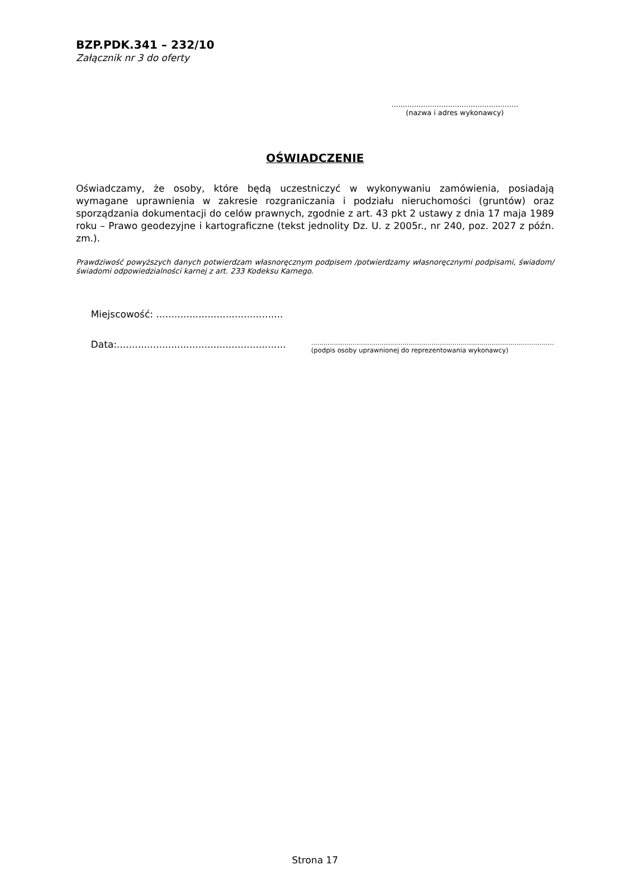BZP.PDK.341 – 232/10
Załącznik nr 3 do oferty
........................................................
(nazwa i adres wykonawcy)
OŚWIADCZENIE
Oświadczamy, że osoby, które będą uczestniczyć w wykonywaniu zamówienia, posiadają wymagane uprawnienia w zakresie rozgraniczania i podziału nieruchomości (gruntów) oraz sporządzania dokumentacji do celów prawnych, zgodnie z art. 43 pkt 2 ustawy z dnia 17 maja 1989 roku – Prawo geodezyjne i kartograficzne (tekst jednolity Dz. U. z 2005r., nr 240, poz. 2027 z późn. zm.).
Prawdziwość powyższych danych potwierdzam własnoręcznym podpisem /potwierdzamy własnoręcznymi podpisami, świadom/świadomi odpowiedzialności karnej z art. 233 Kodeksu Karnego.
Miejscowość: ..........................................
Data:........................................................
.....................................................................................................................
(podpis osoby uprawnionej do reprezentowania wykonawcy)
Strona 17